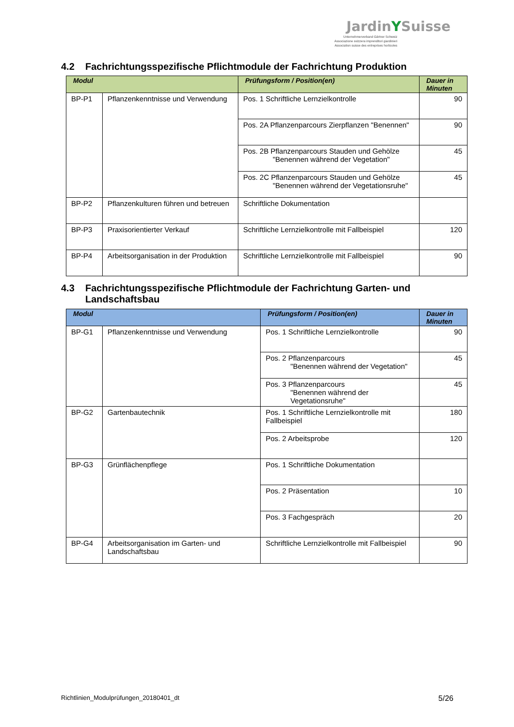JardinYSuisse
Unternehmerverband Gärtner Schweiz
Associazione svizzera imprenditori giardinieri
Association suisse des entreprises horticoles
4.2 Fachrichtungsspezifische Pflichtmodule der Fachrichtung Produktion
| Modul | | Prüfungsform / Position(en) | Dauer in Minuten |
| --- | --- | --- | --- |
| BP-P1 | Pflanzenkenntnisse und Verwendung | Pos. 1 Schriftliche Lernzielkontrolle | 90 |
| | | Pos. 2A Pflanzenparcours Zierpflanzen "Benennen" | 90 |
| | | Pos. 2B Pflanzenparcours Stauden und Gehölze "Benennen während der Vegetation" | 45 |
| | | Pos. 2C Pflanzenparcours Stauden und Gehölze "Benennen während der Vegetationsruhe" | 45 |
| BP-P2 | Pflanzenkulturen führen und betreuen | Schriftliche Dokumentation | |
| BP-P3 | Praxisorientierter Verkauf | Schriftliche Lernzielkontrolle mit Fallbeispiel | 120 |
| BP-P4 | Arbeitsorganisation in der Produktion | Schriftliche Lernzielkontrolle mit Fallbeispiel | 90 |
4.3 Fachrichtungsspezifische Pflichtmodule der Fachrichtung Garten- und
Landschaftsbau
| Modul | | Prüfungsform / Position(en) | Dauer in Minuten |
| --- | --- | --- | --- |
| BP-G1 | Pflanzenkenntnisse und Verwendung | Pos. 1 Schriftliche Lernzielkontrolle | 90 |
| | | Pos. 2 Pflanzenparcours "Benennen während der Vegetation" | 45 |
| | | Pos. 3 Pflanzenparcours "Benennen während der Vegetationsruhe" | 45 |
| BP-G2 | Gartenbautechnik | Pos. 1 Schriftliche Lernzielkontrolle mit Fallbeispiel | 180 |
| | | Pos. 2 Arbeitsprobe | 120 |
| BP-G3 | Grünflächenpflege | Pos. 1 Schriftliche Dokumentation | |
| | | Pos. 2 Präsentation | 10 |
| | | Pos. 3 Fachgespräch | 20 |
| BP-G4 | Arbeitsorganisation im Garten- und Landschaftsbau | Schriftliche Lernzielkontrolle mit Fallbeispiel | 90 |
Richtlinien_Modulprüfungen_20180401_dt 5/26